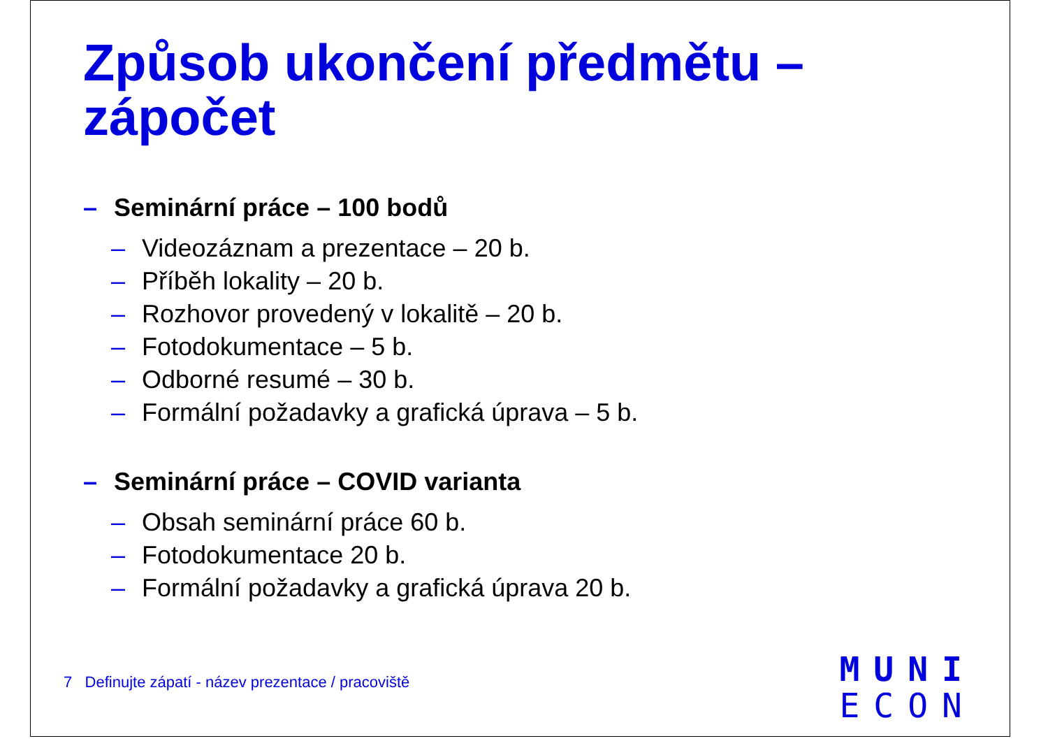Způsob ukončení předmětu –
zápočet
– Seminární práce – 100 bodů
– Videozáznam a prezentace – 20 b.
– Příběh lokality – 20 b.
– Rozhovor provedený v lokalitě – 20 b.
– Fotodokumentace – 5 b.
– Odborné resumé – 30 b.
– Formální požadavky a grafická úprava – 5 b.
– Seminární práce – COVID varianta
– Obsah seminární práce 60 b.
– Fotodokumentace 20 b.
– Formální požadavky a grafická úprava 20 b.
7 Definujte zápatí - název prezentace / pracoviště
MUNI
ECON